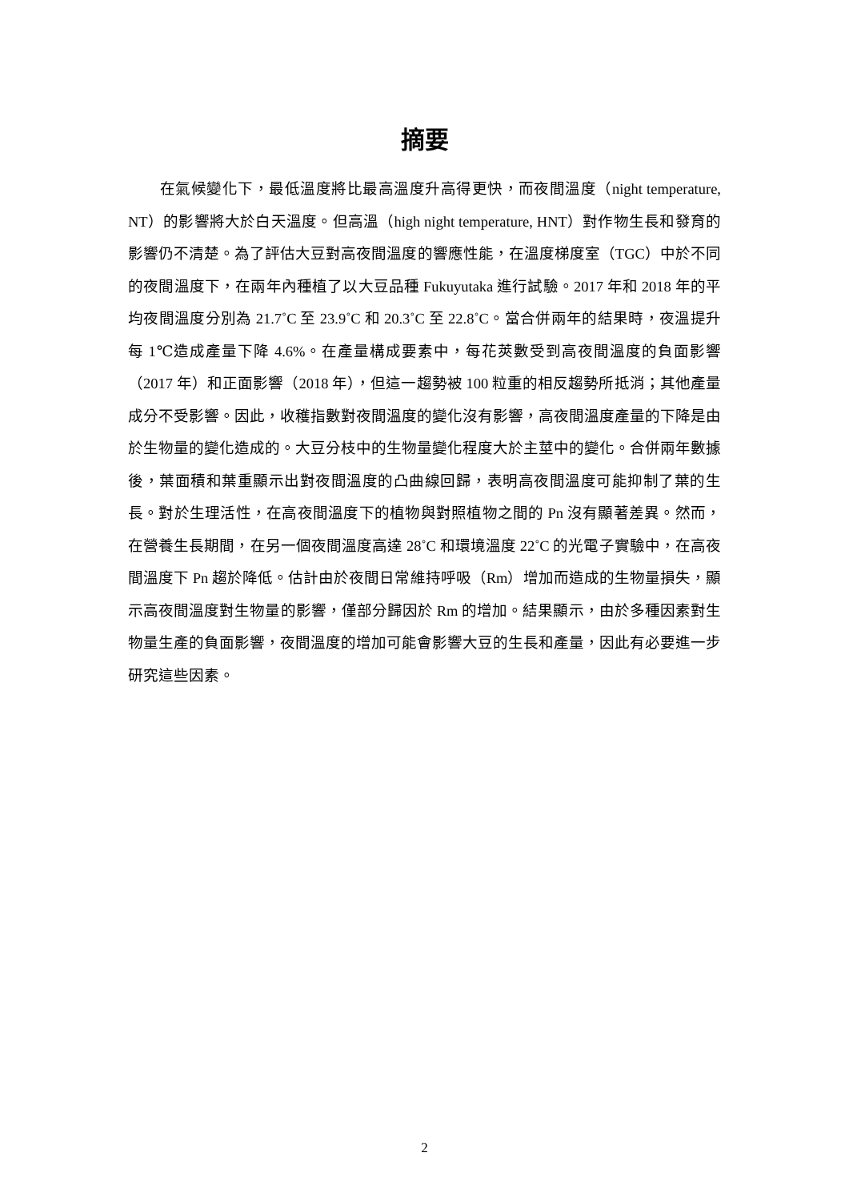摘要
在氣候變化下，最低溫度將比最高溫度升高得更快，而夜間溫度（night temperature, NT）的影響將大於白天溫度。但高溫（high night temperature, HNT）對作物生長和發育的影響仍不清楚。為了評估大豆對高夜間溫度的響應性能，在溫度梯度室（TGC）中於不同的夜間溫度下，在兩年內種植了以大豆品種 Fukuyutaka 進行試驗。2017 年和 2018 年的平均夜間溫度分別為 21.7˚C 至 23.9˚C 和 20.3˚C 至 22.8˚C。當合併兩年的結果時，夜溫提升每 1℃造成產量下降 4.6%。在產量構成要素中，每花莢數受到高夜間溫度的負面影響（2017 年）和正面影響（2018 年），但這一趨勢被 100 粒重的相反趨勢所抵消；其他產量成分不受影響。因此，收穫指數對夜間溫度的變化沒有影響，高夜間溫度產量的下降是由於生物量的變化造成的。大豆分枝中的生物量變化程度大於主莖中的變化。合併兩年數據後，葉面積和葉重顯示出對夜間溫度的凸曲線回歸，表明高夜間溫度可能抑制了葉的生長。對於生理活性，在高夜間溫度下的植物與對照植物之間的 Pn 沒有顯著差異。然而，在營養生長期間，在另一個夜間溫度高達 28˚C 和環境溫度 22˚C 的光電子實驗中，在高夜間溫度下 Pn 趨於降低。估計由於夜間日常維持呼吸（Rm）增加而造成的生物量損失，顯示高夜間溫度對生物量的影響，僅部分歸因於 Rm 的增加。結果顯示，由於多種因素對生物量生產的負面影響，夜間溫度的增加可能會影響大豆的生長和產量，因此有必要進一步研究這些因素。
2